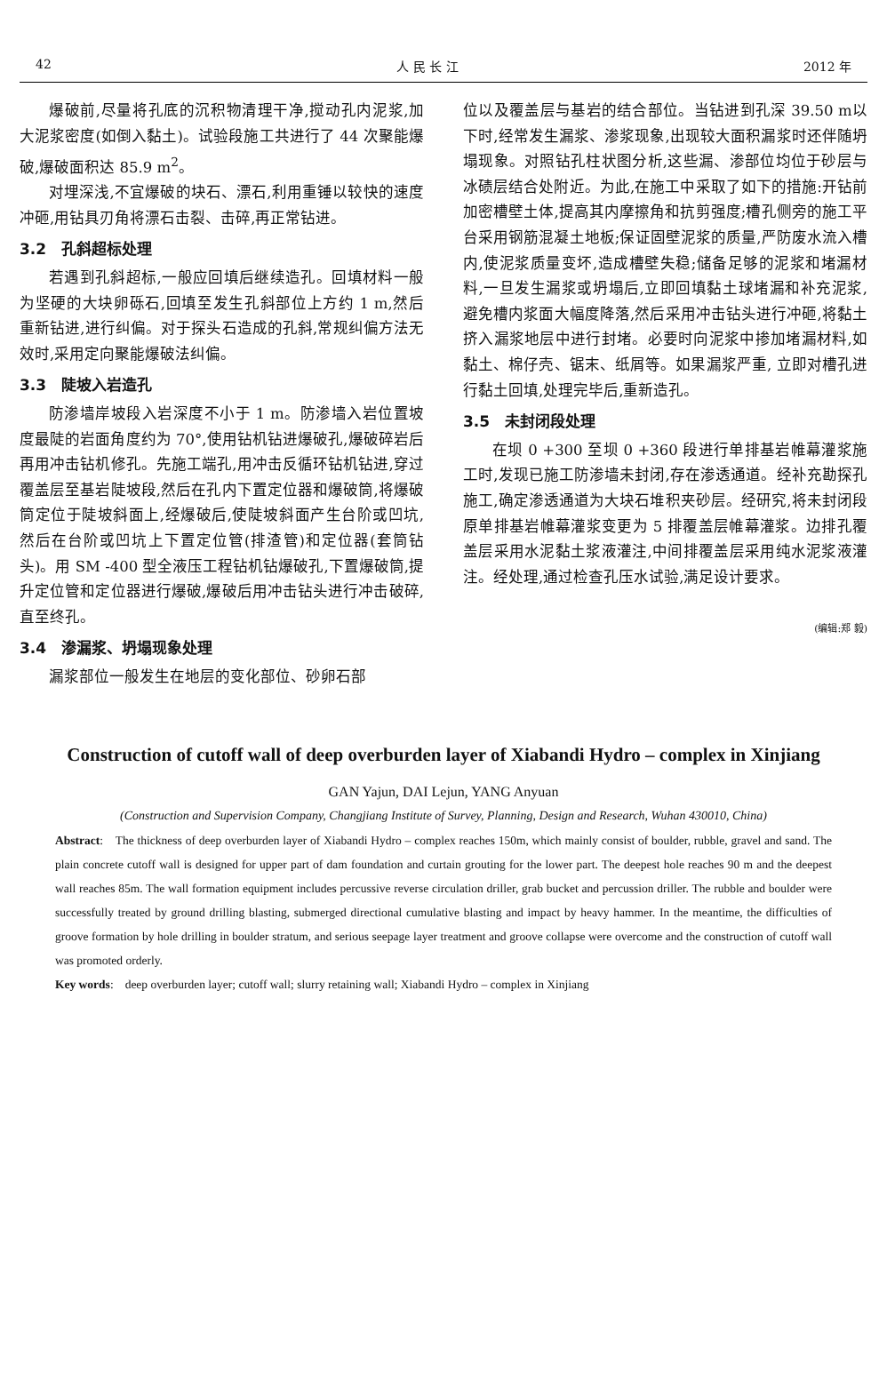42 人 民 长 江 2012 年
爆破前,尽量将孔底的沉积物清理干净,搅动孔内泥浆,加大泥浆密度(如倒入黏土)。试验段施工共进行了 44 次聚能爆破,爆破面积达 85.9 m<sup>2</sup>。
对埋深浅,不宜爆破的块石、漂石,利用重锤以较快的速度冲砸,用钻具刃角将漂石击裂、击碎,再正常钻进。
3.2　孔斜超标处理
若遇到孔斜超标,一般应回填后继续造孔。回填材料一般为坚硬的大块卵砾石,回填至发生孔斜部位上方约 1 m,然后重新钻进,进行纠偏。对于探头石造成的孔斜,常规纠偏方法无效时,采用定向聚能爆破法纠偏。
3.3　陡坡入岩造孔
防渗墙岸坡段入岩深度不小于 1 m。防渗墙入岩位置坡度最陡的岩面角度约为 70°,使用钻机钻进爆破孔,爆破碎岩后再用冲击钻机修孔。先施工端孔,用冲击反循环钻机钻进,穿过覆盖层至基岩陡坡段,然后在孔内下置定位器和爆破筒,将爆破筒定位于陡坡斜面上,经爆破后,使陡坡斜面产生台阶或凹坑,然后在台阶或凹坑上下置定位管(排渣管)和定位器(套筒钻头)。用 SM -400 型全液压工程钻机钻爆破孔,下置爆破筒,提升定位管和定位器进行爆破,爆破后用冲击钻头进行冲击破碎,直至终孔。
3.4　渗漏浆、坍塌现象处理
漏浆部位一般发生在地层的变化部位、砂卵石部
位以及覆盖层与基岩的结合部位。当钻进到孔深 39.50 m以下时,经常发生漏浆、渗浆现象,出现较大面积漏浆时还伴随坍塌现象。对照钻孔柱状图分析,这些漏、渗部位均位于砂层与冰碛层结合处附近。为此,在施工中采取了如下的措施:开钻前加密槽壁土体,提高其内摩擦角和抗剪强度;槽孔侧旁的施工平台采用钢筋混凝土地板;保证固壁泥浆的质量,严防废水流入槽内,使泥浆质量变坏,造成槽壁失稳;储备足够的泥浆和堵漏材料,一旦发生漏浆或坍塌后,立即回填黏土球堵漏和补充泥浆,避免槽内浆面大幅度降落,然后采用冲击钻头进行冲砸,将黏土挤入漏浆地层中进行封堵。必要时向泥浆中掺加堵漏材料,如黏土、棉仔壳、锯末、纸屑等。如果漏浆严重, 立即对槽孔进行黏土回填,处理完毕后,重新造孔。
3.5　未封闭段处理
在坝 0 +300 至坝 0 +360 段进行单排基岩帷幕灌浆施工时,发现已施工防渗墙未封闭,存在渗透通道。经补充勘探孔施工,确定渗透通道为大块石堆积夹砂层。经研究,将未封闭段原单排基岩帷幕灌浆变更为 5 排覆盖层帷幕灌浆。边排孔覆盖层采用水泥黏土浆液灌注,中间排覆盖层采用纯水泥浆液灌注。经处理,通过检查孔压水试验,满足设计要求。
(编辑:郑 毅)
Construction of cutoff wall of deep overburden layer of Xiabandi Hydro – complex in Xinjiang
GAN Yajun, DAI Lejun, YANG Anyuan
(Construction and Supervision Company, Changjiang Institute of Survey, Planning, Design and Research, Wuhan 430010, China)
Abstract:　The thickness of deep overburden layer of Xiabandi Hydro – complex reaches 150m, which mainly consist of boulder, rubble, gravel and sand. The plain concrete cutoff wall is designed for upper part of dam foundation and curtain grouting for the lower part. The deepest hole reaches 90 m and the deepest wall reaches 85m. The wall formation equipment includes percussive reverse circulation driller, grab bucket and percussion driller. The rubble and boulder were successfully treated by ground drilling blasting, submerged directional cumulative blasting and impact by heavy hammer. In the meantime, the difficulties of groove formation by hole drilling in boulder stratum, and serious seepage layer treatment and groove collapse were overcome and the construction of cutoff wall was promoted orderly.
Key words:　deep overburden layer; cutoff wall; slurry retaining wall; Xiabandi Hydro – complex in Xinjiang